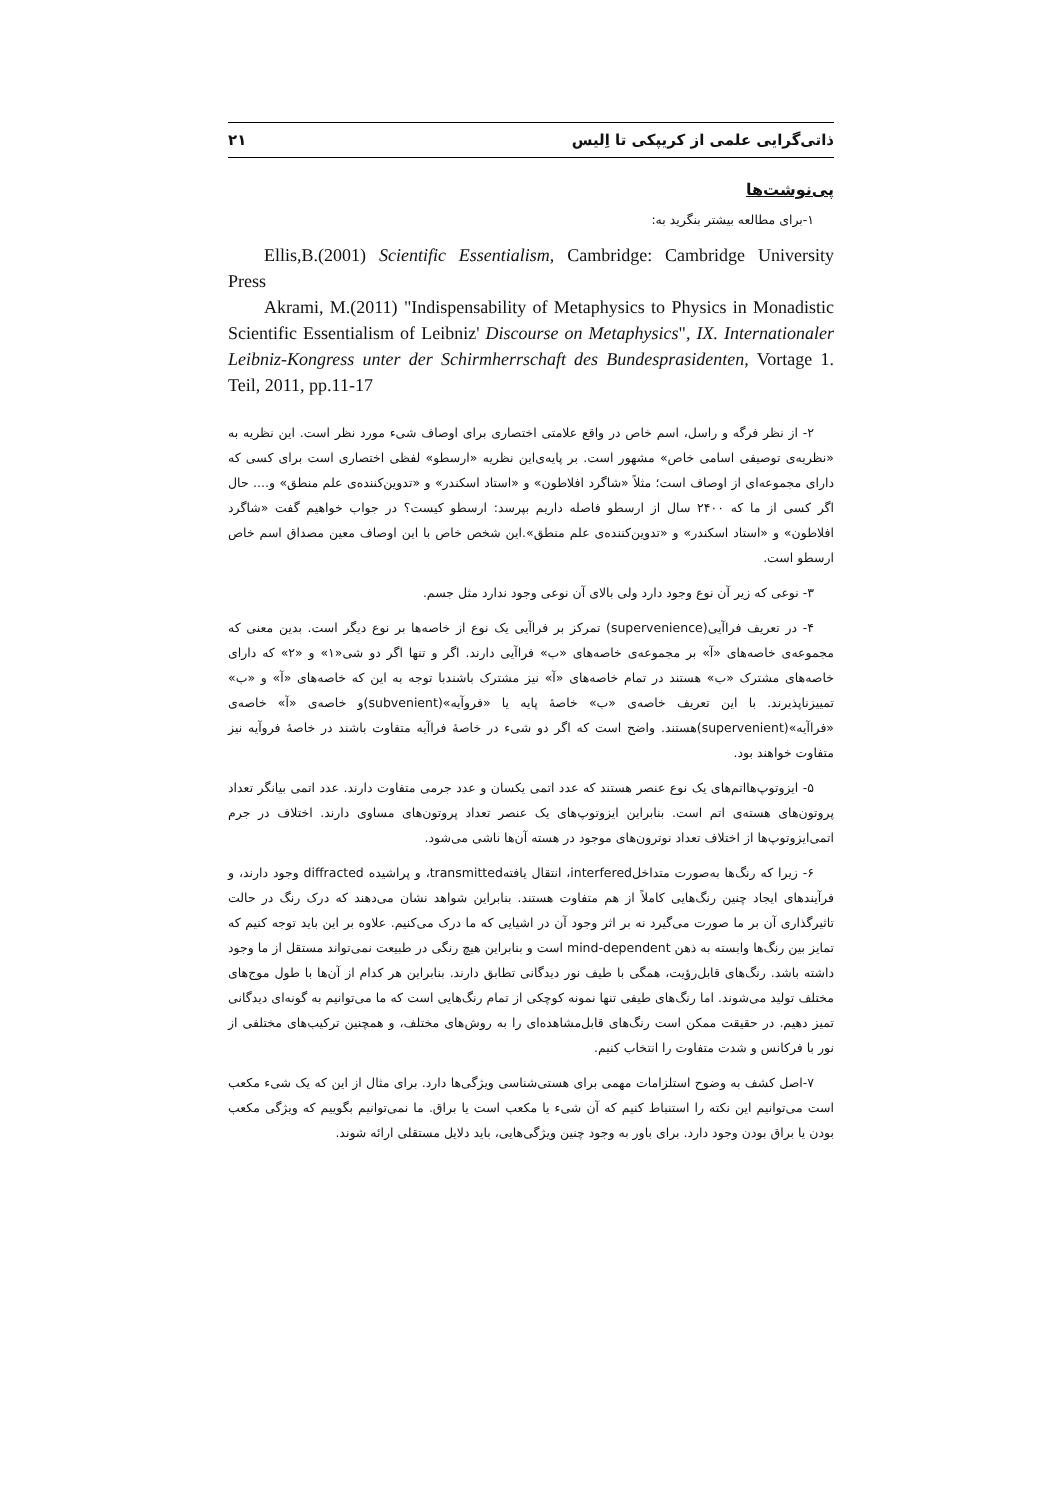ذاتی‌گرایی علمی از کریپکی تا اِلیس ۲۱
پی‌نوشت‌ها
۱-برای مطالعه بیشتر بنگرید به:
Ellis,B.(2001) Scientific Essentialism, Cambridge: Cambridge University Press
Akrami, M.(2011) "Indispensability of Metaphysics to Physics in Monadistic Scientific Essentialism of Leibniz' Discourse on Metaphysics", IX. Internationaler Leibniz-Kongress unter der Schirmherrschaft des Bundesprasidenten, Vortage 1. Teil, 2011, pp.11-17
۲- از نظر فرگه و راسل، اسم خاص در واقع علامتی اختصاری برای اوصاف شیء مورد نظر است. این نظریه به «نظریه‌ی توصیفی اسامی خاص» مشهور است. بر پایه‌ی‌این نظریه «ارسطو» لفظی اختصاری است برای کسی که دارای مجموعه‌ای از اوصاف است؛ مثلاً «شاگرد افلاطون» و «استاد اسکندر» و «تدوین‌کننده‌ی علم منطق» و.... حال اگر کسی از ما که ۲۴۰۰ سال از ارسطو فاصله داریم بپرسد: ارسطو کیست؟ در جواب خواهیم گفت «شاگرد افلاطون» و «استاد اسکندر» و «تدوین‌کننده‌ی علم منطق».این شخص خاص با این اوصاف معین مصداق اسم خاص ارسطو است.
۳- نوعی که زیر آن نوع وجود دارد ولی بالای آن نوعی وجود ندارد مثل جسم.
۴- در تعریف فراآیی(supervenience) تمرکز بر فراآیی یک نوع از خاصه‌ها بر نوع دیگر است. بدین معنی که مجموعه‌ی خاصه‌های «آ» بر مجموعه‌ی خاصه‌های «ب» فراآیی دارند. اگر و تنها اگر دو شی«۱» و «۲» که دارای خاصه‌های مشترک «ب» هستند در تمام خاصه‌های «آ» نیز مشترک باشندبا توجه به این که خاصه‌های «آ» و «ب» تمییزناپذیرند. با این تعریف خاصه‌ی «ب» خاصۀ پایه یا «فروآیه»(subvenient)و خاصه‌ی «آ» خاصه‌ی «فراآیه»(supervenient)هستند. واضح است که اگر دو شیء در خاصۀ فراآیه متفاوت باشند در خاصۀ فروآیه نیز متفاوت خواهند بود.
۵- ایزوتوپ‌هااتم‌های یک نوع عنصر هستند که عدد اتمی یکسان و عدد جرمی متفاوت دارند. عدد اتمی بیانگر تعداد پروتون‌های هسته‌ی اتم است. بنابراین ایزوتوپ‌های یک عنصر تعداد پروتون‌های مساوی دارند. اختلاف در جرم اتمی‌ایزوتوپ‌ها از اختلاف تعداد نوترون‌های موجود در هسته آن‌ها ناشی می‌شود.
۶- زیرا که رنگ‌ها به‌صورت متداخلinterfered، انتقال یافتهtransmitted، و پراشیده diffracted وجود دارند، و فرآیندهای ایجاد چنین رنگ‌هایی کاملاً از هم متفاوت هستند. بنابراین شواهد نشان می‌دهند که درک رنگ در حالت تاثیرگذاری آن بر ما صورت می‌گیرد نه بر اثر وجود آن در اشیایی که ما درک می‌کنیم. علاوه بر این باید توجه کنیم که تمایز بین رنگ‌ها وابسته به ذهن mind-dependent است و بنابراین هیچ رنگی در طبیعت نمی‌تواند مستقل از ما وجود داشته باشد. رنگ‌های قابل‌رؤیت، همگی با طیف نور دیدگانی تطابق دارند. بنابراین هر کدام از آن‌ها با طول موج‌های مختلف تولید می‌شوند. اما رنگ‌های طیفی تنها نمونه کوچکی از تمام رنگ‌هایی است که ما می‌توانیم به گونه‌ای دیدگانی تمیز دهیم. در حقیقت ممکن است رنگ‌های قابل‌مشاهده‌ای را به روش‌های مختلف، و همچنین ترکیب‌های مختلفی از نور با فرکانس و شدت متفاوت را انتخاب کنیم.
۷-اصل کشف به وضوح استلزامات مهمی برای هستی‌شناسی ویژگی‌ها دارد. برای مثال از این که یک شیء مکعب است می‌توانیم این نکته را استنباط کنیم که آن شیء یا مکعب است یا براق. ما نمی‌توانیم بگوییم که ویژگی مکعب بودن یا براق بودن وجود دارد. برای باور به وجود چنین ویژگی‌هایی، باید دلایل مستقلی ارائه شوند.